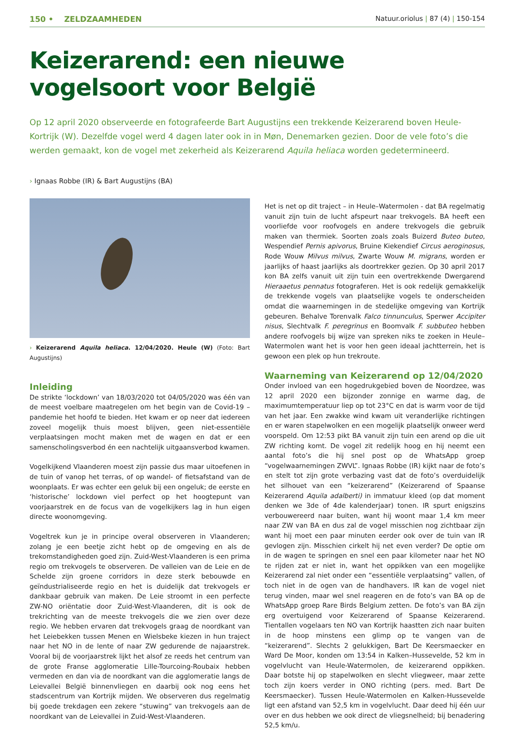150 • ZELDZAAMHEDEN Natuur.oriolus | 87 (4) | 150-154
Keizerarend: een nieuwe vogelsoort voor België
Op 12 april 2020 observeerde en fotografeerde Bart Augustijns een trekkende Keizerarend boven Heule-Kortrijk (W). Dezelfde vogel werd 4 dagen later ook in in Møn, Denemarken gezien. Door de vele foto’s die werden gemaakt, kon de vogel met zekerheid als Keizerarend Aquila heliaca worden gedetermineerd.
› Ignaas Robbe (IR) & Bart Augustijns (BA)
› Keizerarend Aquila heliaca. 12/04/2020. Heule (W) (Foto: Bart Augustijns)
Inleiding
De strikte ‘lockdown’ van 18/03/2020 tot 04/05/2020 was één van de meest voelbare maatregelen om het begin van de Covid-19 – pandemie het hoofd te bieden. Het kwam er op neer dat iedereen zoveel mogelijk thuis moest blijven, geen niet-essentiële verplaatsingen mocht maken met de wagen en dat er een samenscholingsverbod én een nachtelijk uitgaansverbod kwamen.
Vogelkijkend Vlaanderen moest zijn passie dus maar uitoefenen in de tuin of vanop het terras, of op wandel- of fietsafstand van de woonplaats. Er was echter een geluk bij een ongeluk; de eerste en ‘historische’ lockdown viel perfect op het hoogtepunt van voorjaarstrek en de focus van de vogelkijkers lag in hun eigen directe woonomgeving.
Vogeltrek kun je in principe overal observeren in Vlaanderen; zolang je een beetje zicht hebt op de omgeving en als de trekomstandigheden goed zijn. Zuid-West-Vlaanderen is een prima regio om trekvogels te observeren. De valleien van de Leie en de Schelde zijn groene corridors in deze sterk bebouwde en geïndustrialiseerde regio en het is duidelijk dat trekvogels er dankbaar gebruik van maken. De Leie stroomt in een perfecte ZW-NO oriëntatie door Zuid-West-Vlaanderen, dit is ook de trekrichting van de meeste trekvogels die we zien over deze regio. We hebben ervaren dat trekvogels graag de noordkant van het Leiebekken tussen Menen en Wielsbeke kiezen in hun traject naar het NO in de lente of naar ZW gedurende de najaarstrek. Vooral bij de voorjaarstrek lijkt het alsof ze reeds het centrum van de grote Franse agglomeratie Lille-Tourcoing-Roubaix hebben vermeden en dan via de noordkant van die agglomeratie langs de Leievallei België binnenvliegen en daarbij ook nog eens het stadscentrum van Kortrijk mijden. We observeren dus regelmatig bij goede trekdagen een zekere “stuwing” van trekvogels aan de noordkant van de Leievallei in Zuid-West-Vlaanderen.
Het is net op dit traject – in Heule–Watermolen - dat BA regelmatig vanuit zijn tuin de lucht afspeurt naar trekvogels. BA heeft een voorliefde voor roofvogels en andere trekvogels die gebruik maken van thermiek. Soorten zoals zoals Buizerd Buteo buteo, Wespendief Pernis apivorus, Bruine Kiekendief Circus aeroginosus, Rode Wouw Milvus milvus, Zwarte Wouw M. migrans, worden er jaarlijks of haast jaarlijks als doortrekker gezien. Op 30 april 2017 kon BA zelfs vanuit uit zijn tuin een overtrekkende Dwergarend Hieraaetus pennatus fotograferen. Het is ook redelijk gemakkelijk de trekkende vogels van plaatselijke vogels te onderscheiden omdat die waarnemingen in de stedelijke omgeving van Kortrijk gebeuren. Behalve Torenvalk Falco tinnunculus, Sperwer Accipiter nisus, Slechtvalk F. peregrinus en Boomvalk F. subbuteo hebben andere roofvogels bij wijze van spreken niks te zoeken in Heule–Watermolen want het is voor hen geen ideaal jachtterrein, het is gewoon een plek op hun trekroute.
Waarneming van Keizerarend op 12/04/2020
Onder invloed van een hogedrukgebied boven de Noordzee, was 12 april 2020 een bijzonder zonnige en warme dag, de maximumtemperatuur liep op tot 23°C en dat is warm voor de tijd van het jaar. Een zwakke wind kwam uit veranderlijke richtingen en er waren stapelwolken en een mogelijk plaatselijk onweer werd voorspeld. Om 12:53 pikt BA vanuit zijn tuin een arend op die uit ZW richting komt. De vogel zit redelijk hoog en hij neemt een aantal foto’s die hij snel post op de WhatsApp groep “vogelwaarnemingen ZWVL”. Ignaas Robbe (IR) kijkt naar de foto’s en stelt tot zijn grote verbazing vast dat de foto’s overduidelijk het silhouet van een “keizerarend” (Keizerarend of Spaanse Keizerarend Aquila adalberti) in immatuur kleed (op dat moment denken we 3de of 4de kalenderjaar) tonen. IR spurt enigszins verbouwereerd naar buiten, want hij woont maar 1,4 km meer naar ZW van BA en dus zal de vogel misschien nog zichtbaar zijn want hij moet een paar minuten eerder ook over de tuin van IR gevlogen zijn. Misschien cirkelt hij net even verder? De optie om in de wagen te springen en snel een paar kilometer naar het NO te rijden zat er niet in, want het oppikken van een mogelijke Keizerarend zal niet onder een “essentiële verplaatsing” vallen, of toch niet in de ogen van de handhavers. IR kan de vogel niet terug vinden, maar wel snel reageren en de foto’s van BA op de WhatsApp groep Rare Birds Belgium zetten. De foto’s van BA zijn erg overtuigend voor Keizerarend of Spaanse Keizerarend. Tientallen vogelaars ten NO van Kortrijk haastten zich naar buiten in de hoop minstens een glimp op te vangen van de “keizerarend”. Slechts 2 gelukkigen, Bart De Keersmaecker en Ward De Moor, konden om 13:54 in Kalken–Hussevelde, 52 km in vogelvlucht van Heule-Watermolen, de keizerarend oppikken. Daar botste hij op stapelwolken en slecht vliegweer, maar zette toch zijn koers verder in ONO richting (pers. med. Bart De Keersmaecker). Tussen Heule-Watermolen en Kalken-Hussevelde ligt een afstand van 52,5 km in vogelvlucht. Daar deed hij één uur over en dus hebben we ook direct de vliegsnelheid; bij benadering 52,5 km/u.